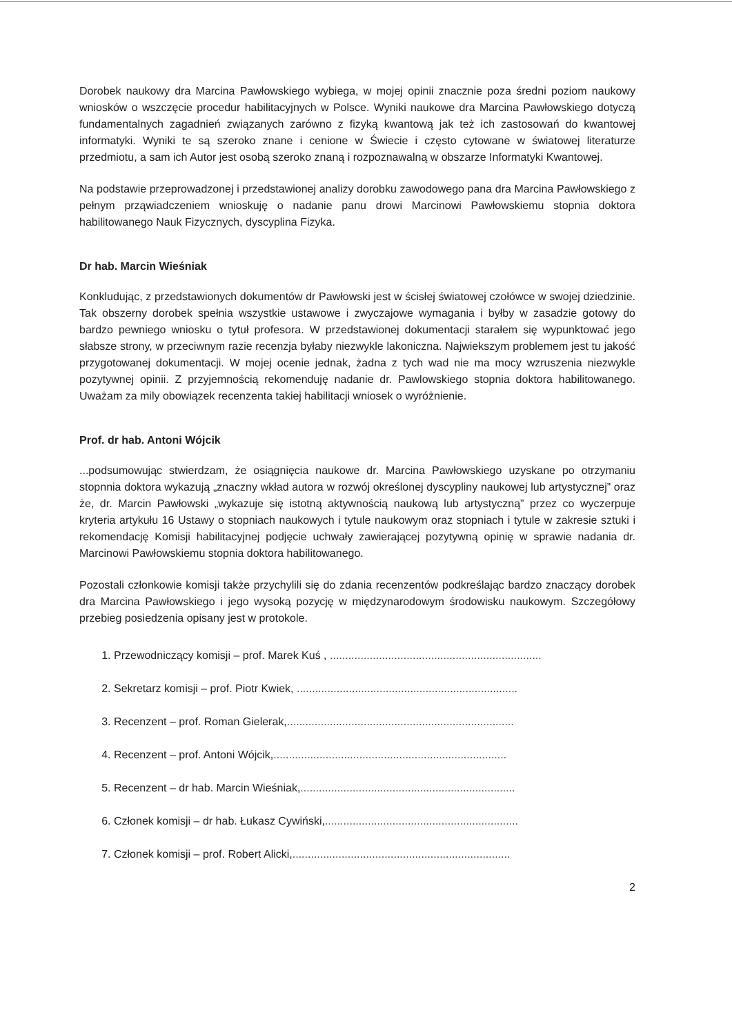Dorobek naukowy dra Marcina Pawłowskiego wybiega, w mojej opinii znacznie poza średni poziom naukowy wniosków o wszczęcie procedur habilitacyjnych w Polsce. Wyniki naukowe dra Marcina Pawłowskiego dotyczą fundamentalnych zagadnień związanych zarówno z fizyką kwantową jak też ich zastosowań do kwantowej informatyki. Wyniki te są szeroko znane i cenione w Świecie i często cytowane w światowej literaturze przedmiotu, a sam ich Autor jest osobą szeroko znaną i rozpoznawalną w obszarze Informatyki Kwantowej.
Na podstawie przeprowadzonej i przedstawionej analizy dorobku zawodowego pana dra Marcina Pawłowskiego z pełnym prząwiadczeniem wnioskuję o nadanie panu drowi Marcinowi Pawłowskiemu stopnia doktora habilitowanego Nauk Fizycznych, dyscyplina Fizyka.
Dr hab. Marcin Wieśniak
Konkludując, z przedstawionych dokumentów dr Pawłowski jest w ścisłej światowej czołówce w swojej dziedzinie. Tak obszerny dorobek spełnia wszystkie ustawowe i zwyczajowe wymagania i byłby w zasadzie gotowy do bardzo pewniego wniosku o tytuł profesora. W przedstawionej dokumentacji starałem się wypunktować jego słabsze strony, w przeciwnym razie recenzja byłaby niezwykle lakoniczna. Najwiekszym problemem jest tu jakość przygotowanej dokumentacji. W mojej ocenie jednak, żadna z tych wad nie ma mocy wzruszenia niezwykle pozytywnej opinii. Z przyjemnością rekomenduję nadanie dr. Pawlowskiego stopnia doktora habilitowanego. Uważam za mily obowiązek recenzenta takiej habilitacji wniosek o wyróżnienie.
Prof. dr hab. Antoni Wójcik
...podsumowując stwierdzam, że osiągnięcia naukowe dr. Marcina Pawłowskiego uzyskane po otrzymaniu stopnnia doktora wykazują „znaczny wkład autora w rozwój określonej dyscypliny naukowej lub artystycznej” oraz że, dr. Marcin Pawłowski „wykazuje się istotną aktywnością naukową lub artystyczną” przez co wyczerpuje kryteria artykułu 16 Ustawy o stopniach naukowych i tytule naukowym oraz stopniach i tytule w zakresie sztuki i rekomendację Komisji habilitacyjnej podjęcie uchwały zawierającej pozytywną opinię w sprawie nadania dr. Marcinowi Pawłowskiemu stopnia doktora habilitowanego.
Pozostali członkowie komisji także przychylili się do zdania recenzentów podkreślając bardzo znaczący dorobek dra Marcina Pawłowskiego i jego wysoką pozycję w międzynarodowym środowisku naukowym. Szczegółowy przebieg posiedzenia opisany jest w protokole.
1. Przewodniczący komisji – prof. Marek Kuś , .....................................................................
2. Sekretarz komisji – prof. Piotr Kwiek, ........................................................................
3. Recenzent – prof. Roman Gielerak,..........................................................................
4. Recenzent – prof. Antoni Wójcik,............................................................................
5. Recenzent – dr hab. Marcin Wieśniak,......................................................................
6. Członek komisji – dr hab. Łukasz Cywiński,...............................................................
7. Członek komisji – prof. Robert Alicki,.......................................................................
2